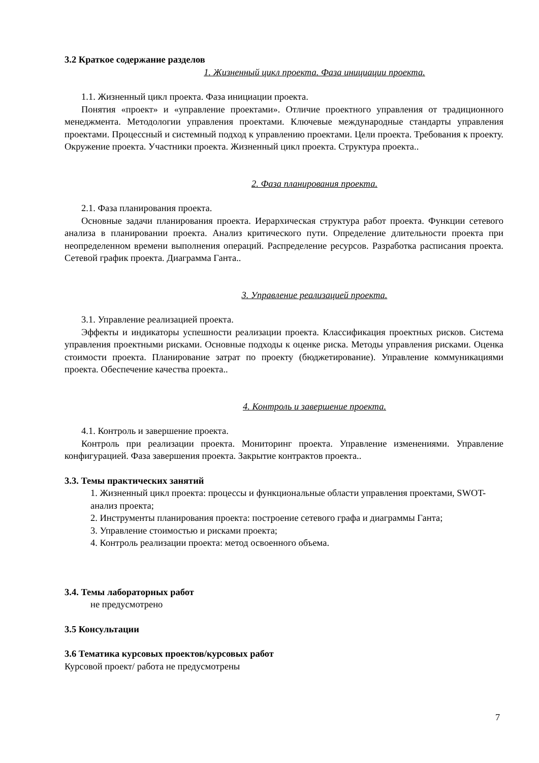3.2 Краткое содержание разделов
1. Жизненный цикл проекта. Фаза инициации проекта.
1.1. Жизненный цикл проекта. Фаза инициации проекта.
Понятия «проект» и «управление проектами». Отличие проектного управления от традиционного менеджмента. Методологии управления проектами. Ключевые международные стандарты управления проектами. Процессный и системный подход к управлению проектами. Цели проекта. Требования к проекту. Окружение проекта. Участники проекта. Жизненный цикл проекта. Структура проекта..
2. Фаза планирования проекта.
2.1. Фаза планирования проекта.
Основные задачи планирования проекта. Иерархическая структура работ проекта. Функции сетевого анализа в планировании проекта. Анализ критического пути. Определение длительности проекта при неопределенном времени выполнения операций. Распределение ресурсов. Разработка расписания проекта. Сетевой график проекта. Диаграмма Ганта..
3. Управление реализацией проекта.
3.1. Управление реализацией проекта.
Эффекты и индикаторы успешности реализации проекта. Классификация проектных рисков. Система управления проектными рисками. Основные подходы к оценке риска. Методы управления рисками. Оценка стоимости проекта. Планирование затрат по проекту (бюджетирование). Управление коммуникациями проекта. Обеспечение качества проекта..
4. Контроль и завершение проекта.
4.1. Контроль и завершение проекта.
Контроль при реализации проекта. Мониторинг проекта. Управление изменениями. Управление конфигурацией. Фаза завершения проекта. Закрытие контрактов проекта..
3.3. Темы практических занятий
1. Жизненный цикл проекта: процессы и функциональные области управления проектами, SWOT-анализ проекта;
2. Инструменты планирования проекта: построение сетевого графа и диаграммы Ганта;
3. Управление стоимостью и рисками проекта;
4. Контроль реализации проекта: метод освоенного объема.
3.4. Темы лабораторных работ
не предусмотрено
3.5 Консультации
3.6 Тематика курсовых проектов/курсовых работ
Курсовой проект/ работа не предусмотрены
7